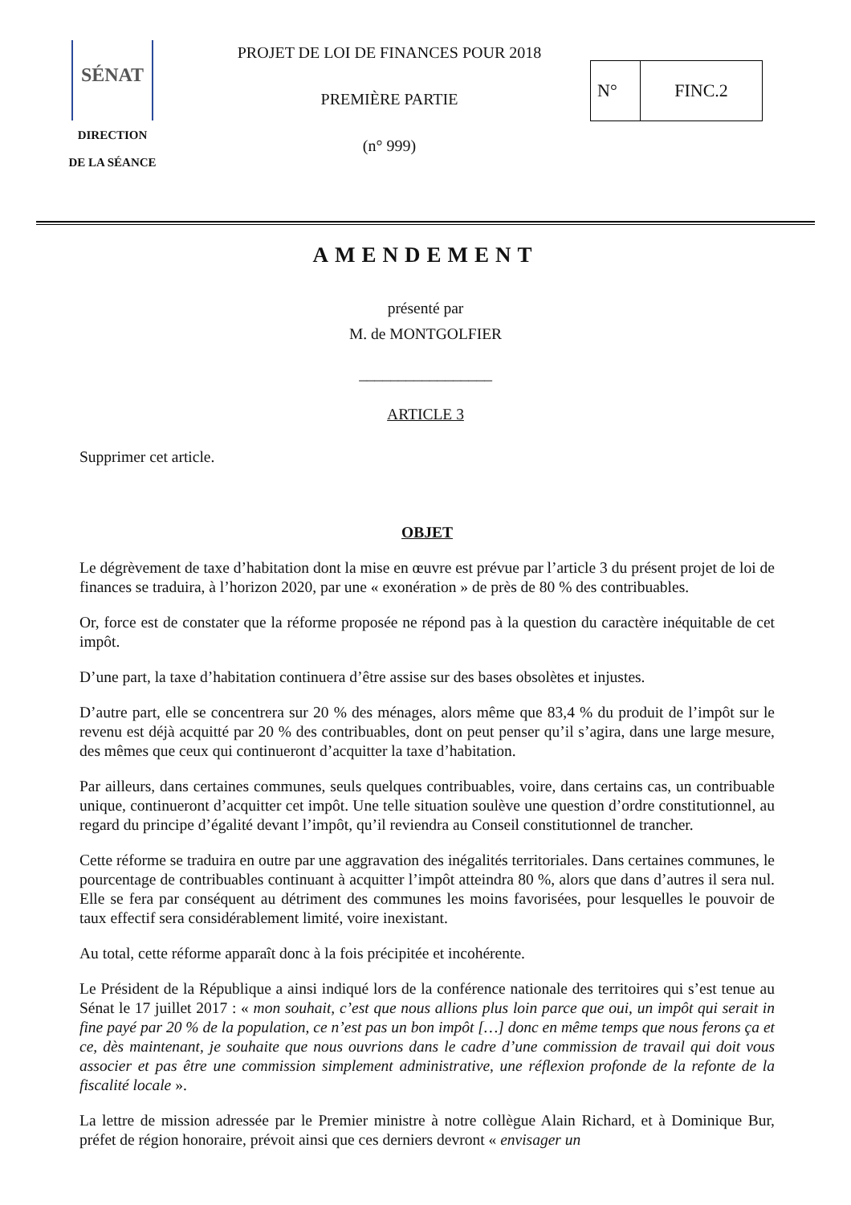SÉNAT
DIRECTION
DE LA SÉANCE
PROJET DE LOI DE FINANCES POUR 2018
PREMIÈRE PARTIE
(n° 999)
| N° | FINC.2 |
AMENDEMENT
présenté par
M. de MONTGOLFIER
_________________
ARTICLE 3
Supprimer cet article.
OBJET
Le dégrèvement de taxe d’habitation dont la mise en œuvre est prévue par l’article 3 du présent projet de loi de finances se traduira, à l’horizon 2020, par une « exonération » de près de 80 % des contribuables.
Or, force est de constater que la réforme proposée ne répond pas à la question du caractère inéquitable de cet impôt.
D’une part, la taxe d’habitation continuera d’être assise sur des bases obsolètes et injustes.
D’autre part, elle se concentrera sur 20 % des ménages, alors même que 83,4 % du produit de l’impôt sur le revenu est déjà acquitté par 20 % des contribuables, dont on peut penser qu’il s’agira, dans une large mesure, des mêmes que ceux qui continueront d’acquitter la taxe d’habitation.
Par ailleurs, dans certaines communes, seuls quelques contribuables, voire, dans certains cas, un contribuable unique, continueront d’acquitter cet impôt. Une telle situation soulève une question d’ordre constitutionnel, au regard du principe d’égalité devant l’impôt, qu’il reviendra au Conseil constitutionnel de trancher.
Cette réforme se traduira en outre par une aggravation des inégalités territoriales. Dans certaines communes, le pourcentage de contribuables continuant à acquitter l’impôt atteindra 80 %, alors que dans d’autres il sera nul. Elle se fera par conséquent au détriment des communes les moins favorisées, pour lesquelles le pouvoir de taux effectif sera considérablement limité, voire inexistant.
Au total, cette réforme apparaît donc à la fois précipitée et incohérente.
Le Président de la République a ainsi indiqué lors de la conférence nationale des territoires qui s’est tenue au Sénat le 17 juillet 2017 : « mon souhait, c’est que nous allions plus loin parce que oui, un impôt qui serait in fine payé par 20 % de la population, ce n’est pas un bon impôt […] donc en même temps que nous ferons ça et ce, dès maintenant, je souhaite que nous ouvrions dans le cadre d’une commission de travail qui doit vous associer et pas être une commission simplement administrative, une réflexion profonde de la refonte de la fiscalité locale ».
La lettre de mission adressée par le Premier ministre à notre collègue Alain Richard, et à Dominique Bur, préfet de région honoraire, prévoit ainsi que ces derniers devront « envisager un